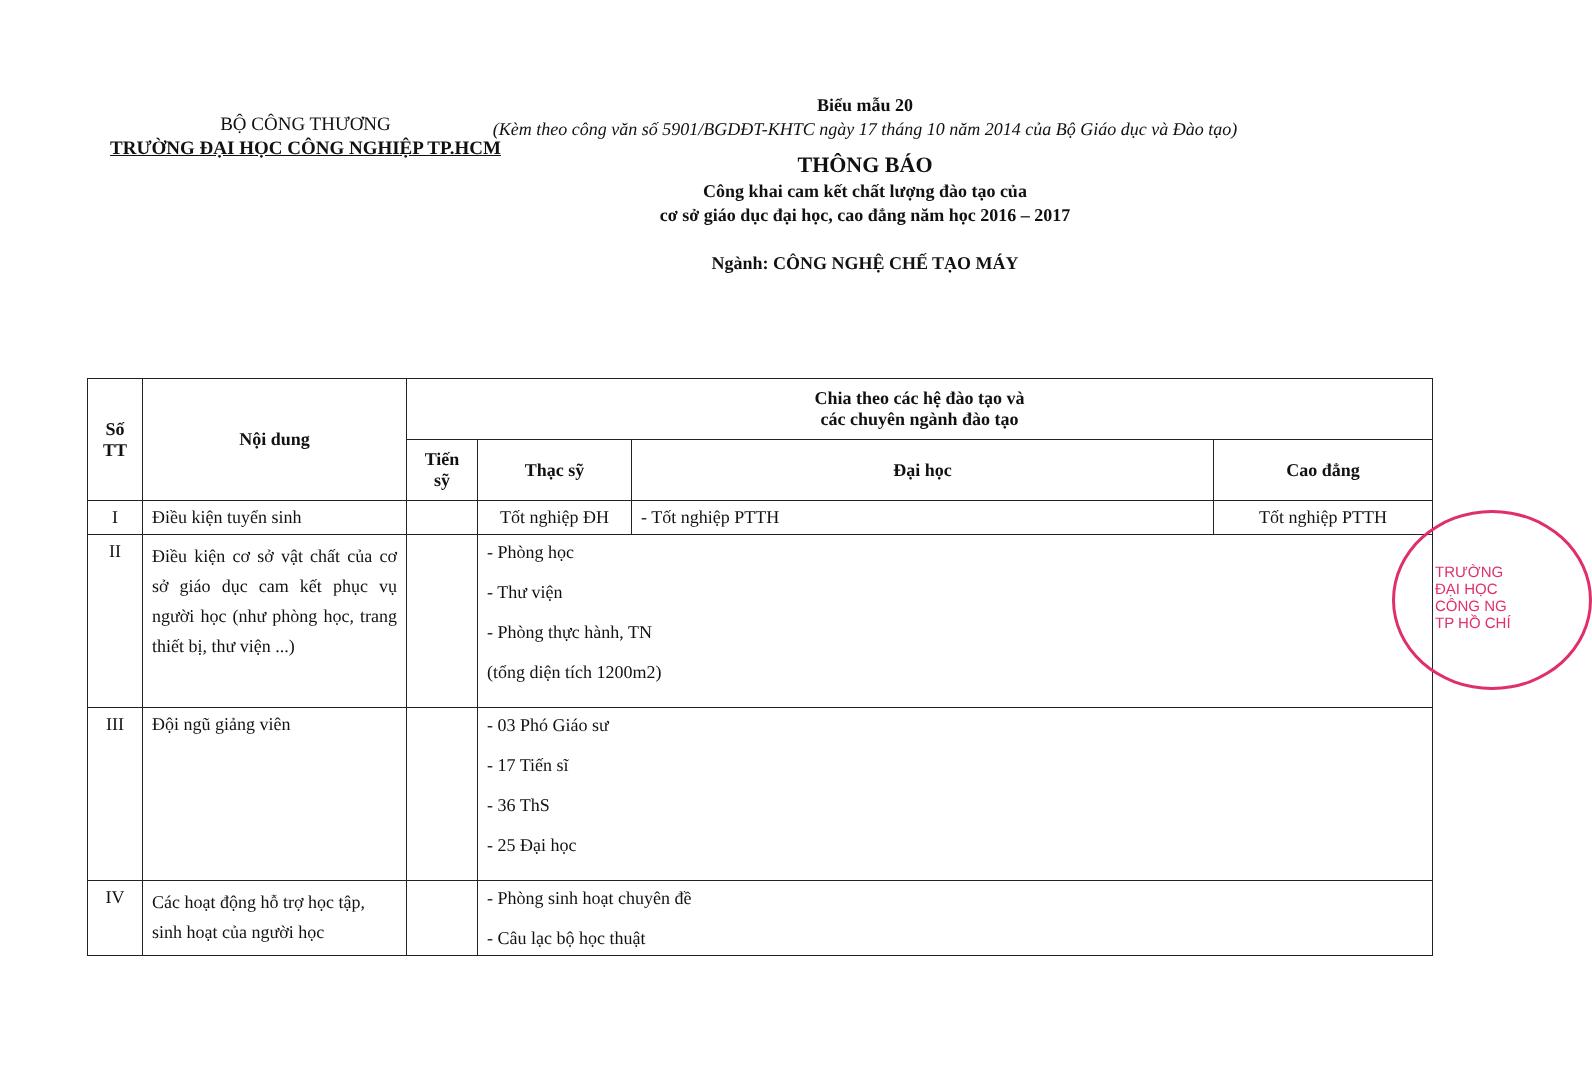BỘ CÔNG THƯƠNG
TRƯỜNG ĐẠI HỌC CÔNG NGHIỆP TP.HCM
Biểu mẫu 20
(Kèm theo công văn số 5901/BGDĐT-KHTC ngày 17 tháng 10 năm 2014 của Bộ Giáo dục và Đào tạo)
THÔNG BÁO
Công khai cam kết chất lượng đào tạo của
cơ sở giáo dục đại học, cao đẳng năm học 2016 – 2017
Ngành: CÔNG NGHỆ CHẾ TẠO MÁY
| Số TT | Nội dung | Chia theo các hệ đào tạo và các chuyên ngành đào tạo | | | |
| --- | --- | --- | --- | --- | --- |
| | | Tiến sỹ | Thạc sỹ | Đại học | Cao đẳng |
| I | Điều kiện tuyển sinh | | Tốt nghiệp ĐH | - Tốt nghiệp PTTH | Tốt nghiệp PTTH |
| II | Điều kiện cơ sở vật chất của cơ sở giáo dục cam kết phục vụ người học (như phòng học, trang thiết bị, thư viện ...) | | - Phòng học - Thư viện - Phòng thực hành, TN (tổng diện tích 1200m2) | | |
| III | Đội ngũ giảng viên | | - 03 Phó Giáo sư - 17 Tiến sĩ - 36 ThS - 25 Đại học | | |
| IV | Các hoạt động hỗ trợ học tập, sinh hoạt của người học | | - Phòng sinh hoạt chuyên đề - Câu lạc bộ học thuật | | |
TRƯỜNG
ĐẠI HỌC
CÔNG NG
TP HỒ CHÍ